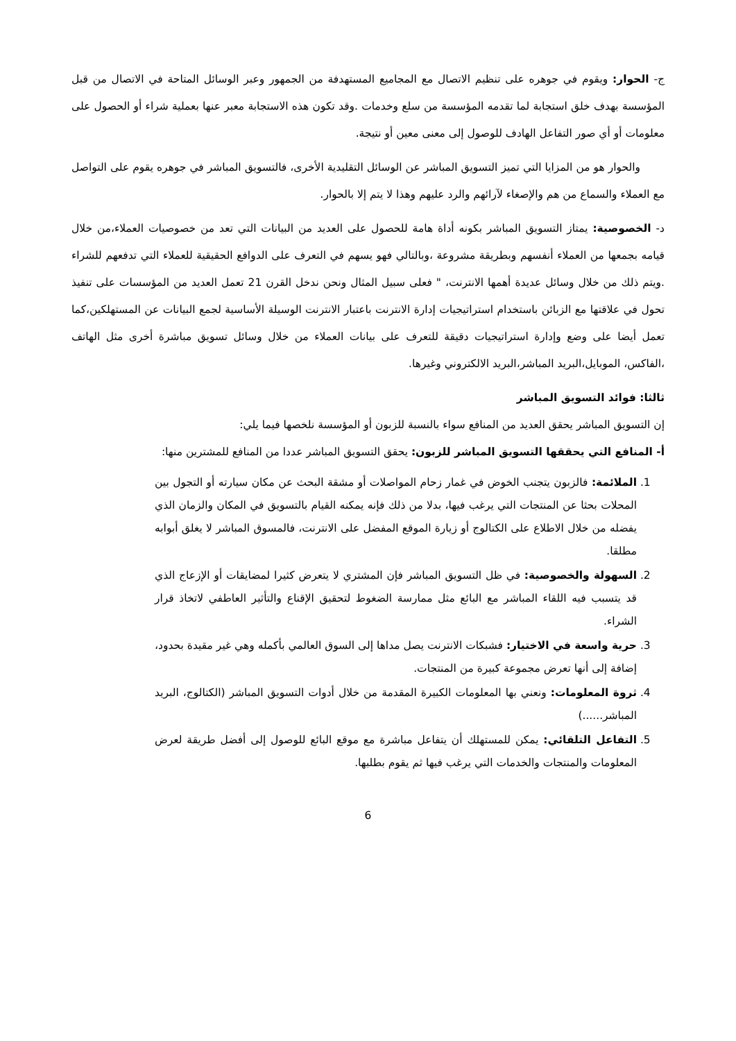ج- الحوار: ويقوم في جوهره على تنظيم الاتصال مع المجاميع المستهدفة من الجمهور وعبر الوسائل المتاحة في الاتصال من قبل المؤسسة بهدف خلق استجابة لما تقدمه المؤسسة من سلع وخدمات .وقد تكون هذه الاستجابة معبر عنها بعملية شراء أو الحصول على معلومات أو أي صور التفاعل الهادف للوصول إلى معنى معين أو نتيجة.
والحوار هو من المزايا التي تميز التسويق المباشر عن الوسائل التقليدية الأخرى، فالتسويق المباشر في جوهره يقوم على التواصل مع العملاء والسماع من هم والإصغاء لآرائهم والرد عليهم وهذا لا يتم إلا بالحوار.
د- الخصوصية: يمتاز التسويق المباشر بكونه أداة هامة للحصول على العديد من البيانات التي تعد من خصوصيات العملاء،من خلال قيامه بجمعها من العملاء أنفسهم وبطريقة مشروعة ،وبالتالي فهو يسهم في التعرف على الدوافع الحقيقية للعملاء التي تدفعهم للشراء .ويتم ذلك من خلال وسائل عديدة أهمها الانترنت، " فعلى سبيل المثال ونحن ندخل القرن 21 تعمل العديد من المؤسسات على تنفيذ تحول في علاقتها مع الزبائن باستخدام استراتيجيات إدارة الانترنت باعتبار الانترنت الوسيلة الأساسية لجمع البيانات عن المستهلكين،كما تعمل أيضا على وضع وإدارة استراتيجيات دقيقة للتعرف على بيانات العملاء من خلال وسائل تسويق مباشرة أخرى مثل الهاتف ،الفاكس، الموبايل،البريد المباشر،البريد الالكتروني وغيرها.
ثالثا: فوائد التسويق المباشر
إن التسويق المباشر يحقق العديد من المنافع سواء بالنسبة للزبون أو المؤسسة نلخصها فيما يلي:
أ- المنافع التي يحققها التسويق المباشر للزبون: يحقق التسويق المباشر عددا من المنافع للمشترين منها:
1. الملائمة: فالزبون يتجنب الخوض في غمار زحام المواصلات أو مشقة البحث عن مكان سيارته أو التجول بين المحلات بحثا عن المنتجات التي يرغب فيها، بدلا من ذلك فإنه يمكنه القيام بالتسويق في المكان والزمان الذي يفضله من خلال الاطلاع على الكتالوج أو زيارة الموقع المفضل على الانترنت، فالمسوق المباشر لا يغلق أبوابه مطلقا.
2. السهولة والخصوصية: في ظل التسويق المباشر فإن المشتري لا يتعرض كثيرا لمضايقات أو الإزعاج الذي قد يتسبب فيه اللقاء المباشر مع البائع مثل ممارسة الضغوط لتحقيق الإقناع والتأثير العاطفي لاتخاذ قرار الشراء.
3. حرية واسعة في الاختيار: فشبكات الانترنت يصل مداها إلى السوق العالمي بأكمله وهي غير مقيدة بحدود، إضافة إلى أنها تعرض مجموعة كبيرة من المنتجات.
4. ثروة المعلومات: ونعني بها المعلومات الكبيرة المقدمة من خلال أدوات التسويق المباشر (الكتالوج، البريد المباشر......)
5. التفاعل التلقائي: يمكن للمستهلك أن يتفاعل مباشرة مع موقع البائع للوصول إلى أفضل طريقة لعرض المعلومات والمنتجات والخدمات التي يرغب فيها ثم يقوم بطلبها.
6